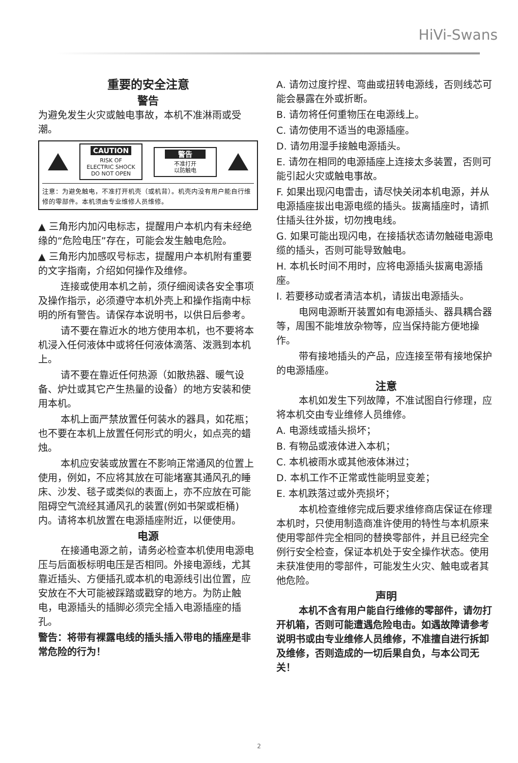HiVi-Swans
重要的安全注意
警告
为避免发生火灾或触电事故，本机不准淋雨或受潮。
CAUTION
RISK OF
ELECTRIC SHOCK
DO NOT OPEN
警告
不准打开
以防触电
注意：为避免触电，不准打开机壳（或机背）。机壳内没有用户能自行维修的零部件。本机须由专业维修人员维修。
▲ 三角形内加闪电标志，提醒用户本机内有未经绝缘的“危险电压”存在，可能会发生触电危险。
▲ 三角形内加感叹号标志，提醒用户本机附有重要的文字指南，介绍如何操作及维修。
连接或使用本机之前，须仔细阅读各安全事项及操作指示，必须遵守本机外壳上和操作指南中标明的所有警告。请保存本说明书，以供日后参考。
请不要在靠近水的地方使用本机，也不要将本机浸入任何液体中或将任何液体滴落、泼溅到本机上。
请不要在靠近任何热源（如散热器、暖气设备、炉灶或其它产生热量的设备）的地方安装和使用本机。
本机上面严禁放置任何装水的器具，如花瓶；也不要在本机上放置任何形式的明火，如点亮的蜡烛。
本机应安装或放置在不影响正常通风的位置上使用，例如，不应将其放在可能堵塞其通风孔的睡床、沙发、毯子或类似的表面上，亦不应放在可能阻碍空气流经其通风孔的装置(例如书架或柜桶)内。请将本机放置在电源插座附近，以便使用。
电源
在接通电源之前，请务必检查本机使用电源电压与后面板标明电压是否相同。外接电源线，尤其靠近插头、方便插孔或本机的电源线引出位置，应安放在不大可能被踩踏或戳穿的地方。为防止触电，电源插头的插脚必须完全插入电源插座的插孔。
警告：将带有裸露电线的插头插入带电的插座是非常危险的行为！
A. 请勿过度拧捏、弯曲或扭转电源线，否则线芯可能会暴露在外或折断。
B. 请勿将任何重物压在电源线上。
C. 请勿使用不适当的电源插座。
D. 请勿用湿手接触电源插头。
E. 请勿在相同的电源插座上连接太多装置，否则可能引起火灾或触电事故。
F. 如果出现闪电雷击，请尽快关闭本机电源，并从电源插座拔出电源电缆的插头。拔离插座时，请抓住插头往外拔，切勿拽电线。
G. 如果可能出现闪电，在接插状态请勿触碰电源电缆的插头，否则可能导致触电。
H. 本机长时间不用时，应将电源插头拔离电源插座。
I. 若要移动或者清洁本机，请拔出电源插头。
电网电源断开装置如有电源插头、器具耦合器等，周围不能堆放杂物等，应当保持能方便地操作。
带有接地插头的产品，应连接至带有接地保护的电源插座。
注意
本机如发生下列故障，不准试图自行修理，应将本机交由专业维修人员维修。
A. 电源线或插头损坏；
B. 有物品或液体进入本机；
C. 本机被雨水或其他液体淋过；
D. 本机工作不正常或性能明显变差；
E. 本机跌落过或外壳损坏；
本机检查维修完成后要求维修商店保证在修理本机时，只使用制造商准许使用的特性与本机原来使用零部件完全相同的替换零部件，并且已经完全例行安全检查，保证本机处于安全操作状态。使用未获准使用的零部件，可能发生火灾、触电或者其他危险。
声明
本机不含有用户能自行维修的零部件，请勿打开机箱，否则可能遭遇危险电击。如遇故障请参考说明书或由专业维修人员维修，不准擅自进行拆卸及维修，否则造成的一切后果自负，与本公司无关！
2